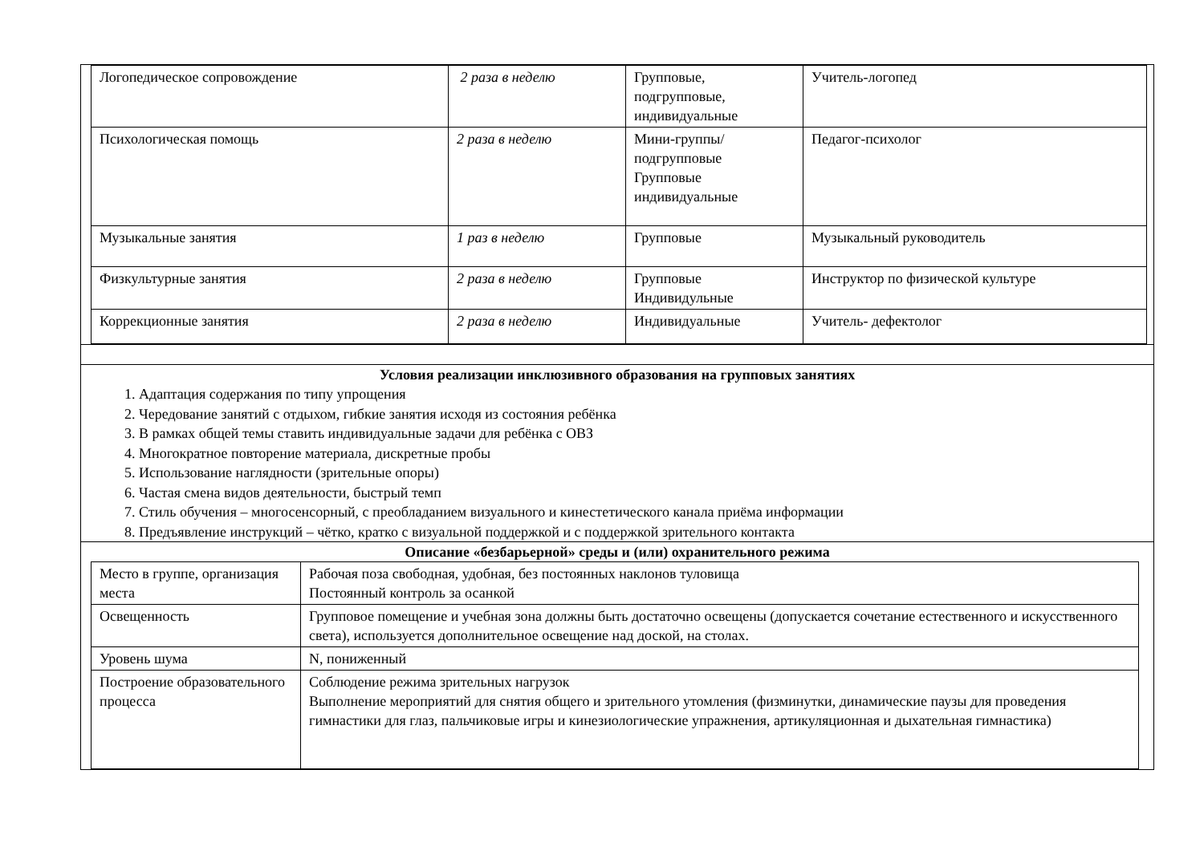| Логопедическое сопровождение | 2 раза в неделю | Групповые, подгрупповые, индивидуальные | Учитель-логопед |
| Психологическая помощь | 2 раза в неделю | Мини-группы/подгрупповые Групповые индивидуальные | Педагог-психолог |
| Музыкальные занятия | 1 раз в неделю | Групповые | Музыкальный руководитель |
| Физкультурные занятия | 2 раза в неделю | Групповые Индивидульные | Инструктор по физической культуре |
| Коррекционные занятия | 2 раза в неделю | Индивидуальные | Учитель- дефектолог |
Условия реализации инклюзивного образования на групповых занятиях
1. Адаптация содержания по типу упрощения
2. Чередование занятий с отдыхом, гибкие занятия исходя из состояния ребёнка
3. В рамках общей темы ставить индивидуальные задачи для ребёнка с ОВЗ
4. Многократное повторение материала, дискретные пробы
5. Использование наглядности (зрительные опоры)
6. Частая смена видов деятельности, быстрый темп
7. Стиль обучения – многосенсорный, с преобладанием визуального и кинестетического канала приёма информации
8. Предъявление инструкций – чётко, кратко с визуальной поддержкой и с поддержкой зрительного контакта
Описание «безбарьерной» среды и (или) охранительного режима
| Место в группе, организация места | Рабочая поза свободная, удобная, без постоянных наклонов туловища Постоянный контроль за осанкой |
| Освещенность | Групповое помещение и учебная зона должны быть достаточно освещены (допускается сочетание естественного и искусственного света), используется дополнительное освещение над доской, на столах. |
| Уровень шума | N, пониженный |
| Построение образовательного процесса | Соблюдение режима зрительных нагрузок Выполнение мероприятий для снятия общего и зрительного утомления (физминутки, динамические паузы для проведения гимнастики для глаз, пальчиковые игры и кинезиологические упражнения, артикуляционная и дыхательная гимнастика) |